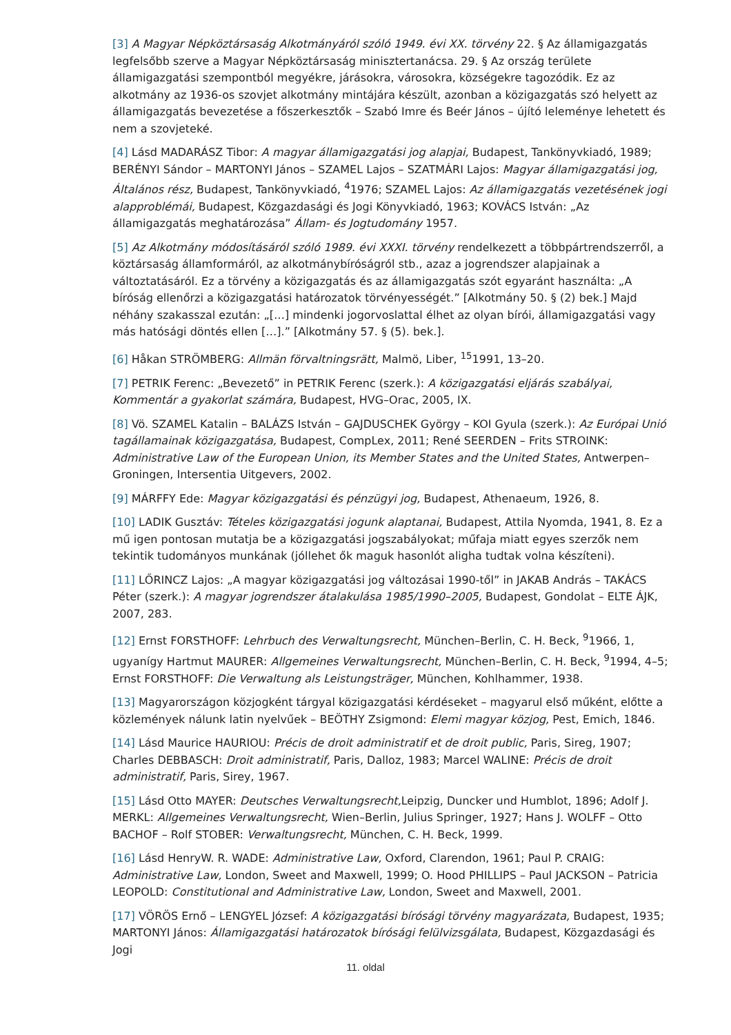[3] A Magyar Népköztársaság Alkotmányáról szóló 1949. évi XX. törvény 22. § Az államigazgatás legfelsőbb szerve a Magyar Népköztársaság minisztertanácsa. 29. § Az ország területe államigazgatási szempontból megyékre, járásokra, városokra, községekre tagozódik. Ez az alkotmány az 1936-os szovjet alkotmány mintájára készült, azonban a közigazgatás szó helyett az államigazgatás bevezetése a főszerkesztők – Szabó Imre és Beér János – újító leleménye lehetett és nem a szovjeteké.
[4] Lásd MADARÁSZ Tibor: A magyar államigazgatási jog alapjai, Budapest, Tankönyvkiadó, 1989; BERÉNYI Sándor – MARTONYI János – SZAMEL Lajos – SZATMÁRI Lajos: Magyar államigazgatási jog, Általános rész, Budapest, Tankönyvkiadó, <sup>4</sup>1976; SZAMEL Lajos: Az államigazgatás vezetésének jogi alapproblémái, Budapest, Közgazdasági és Jogi Könyvkiadó, 1963; KOVÁCS István: „Az államigazgatás meghatározása” Állam- és Jogtudomány 1957.
[5] Az Alkotmány módosításáról szóló 1989. évi XXXI. törvény rendelkezett a többpártrendszerről, a köztársaság államformáról, az alkotmánybíróságról stb., azaz a jogrendszer alapjainak a változtatásáról. Ez a törvény a közigazgatás és az államigazgatás szót egyaránt használta: „A bíróság ellenőrzi a közigazgatási határozatok törvényességét.” [Alkotmány 50. § (2) bek.] Majd néhány szakasszal ezután: „[…] mindenki jogorvoslattal élhet az olyan bírói, államigazgatási vagy más hatósági döntés ellen […].” [Alkotmány 57. § (5). bek.].
[6] Håkan STRÖMBERG: Allmän förvaltningsrätt, Malmö, Liber, <sup>15</sup>1991, 13–20.
[7] PETRIK Ferenc: „Bevezető” in PETRIK Ferenc (szerk.): A közigazgatási eljárás szabályai, Kommentár a gyakorlat számára, Budapest, HVG–Orac, 2005, IX.
[8] Vö. SZAMEL Katalin – BALÁZS István – GAJDUSCHEK György – KOI Gyula (szerk.): Az Európai Unió tagállamainak közigazgatása, Budapest, CompLex, 2011; René SEERDEN – Frits STROINK: Administrative Law of the European Union, its Member States and the United States, Antwerpen–Groningen, Intersentia Uitgevers, 2002.
[9] MÁRFFY Ede: Magyar közigazgatási és pénzügyi jog, Budapest, Athenaeum, 1926, 8.
[10] LADIK Gusztáv: Tételes közigazgatási jogunk alaptanai, Budapest, Attila Nyomda, 1941, 8. Ez a mű igen pontosan mutatja be a közigazgatási jogszabályokat; műfaja miatt egyes szerzők nem tekintik tudományos munkának (jóllehet ők maguk hasonlót aligha tudtak volna készíteni).
[11] LŐRINCZ Lajos: „A magyar közigazgatási jog változásai 1990-től” in JAKAB András – TAKÁCS Péter (szerk.): A magyar jogrendszer átalakulása 1985/1990–2005, Budapest, Gondolat – ELTE ÁJK, 2007, 283.
[12] Ernst FORSTHOFF: Lehrbuch des Verwaltungsrecht, München–Berlin, C. H. Beck, <sup>9</sup>1966, 1, ugyanígy Hartmut MAURER: Allgemeines Verwaltungsrecht, München–Berlin, C. H. Beck, <sup>9</sup>1994, 4–5; Ernst FORSTHOFF: Die Verwaltung als Leistungsträger, München, Kohlhammer, 1938.
[13] Magyarországon közjogként tárgyal közigazgatási kérdéseket – magyarul első műként, előtte a közlemények nálunk latin nyelvűek – BEÖTHY Zsigmond: Elemi magyar közjog, Pest, Emich, 1846.
[14] Lásd Maurice HAURIOU: Précis de droit administratif et de droit public, Paris, Sireg, 1907; Charles DEBBASCH: Droit administratif, Paris, Dalloz, 1983; Marcel WALINE: Précis de droit administratif, Paris, Sirey, 1967.
[15] Lásd Otto MAYER: Deutsches Verwaltungsrecht, Leipzig, Duncker und Humblot, 1896; Adolf J. MERKL: Allgemeines Verwaltungsrecht, Wien–Berlin, Julius Springer, 1927; Hans J. WOLFF – Otto BACHOF – Rolf STOBER: Verwaltungsrecht, München, C. H. Beck, 1999.
[16] Lásd HenryW. R. WADE: Administrative Law, Oxford, Clarendon, 1961; Paul P. CRAIG: Administrative Law, London, Sweet and Maxwell, 1999; O. Hood PHILLIPS – Paul JACKSON – Patricia LEOPOLD: Constitutional and Administrative Law, London, Sweet and Maxwell, 2001.
[17] VÖRÖS Ernő – LENGYEL József: A közigazgatási bírósági törvény magyarázata, Budapest, 1935; MARTONYI János: Államigazgatási határozatok bírósági felülvizsgálata, Budapest, Közgazdasági és Jogi
11. oldal